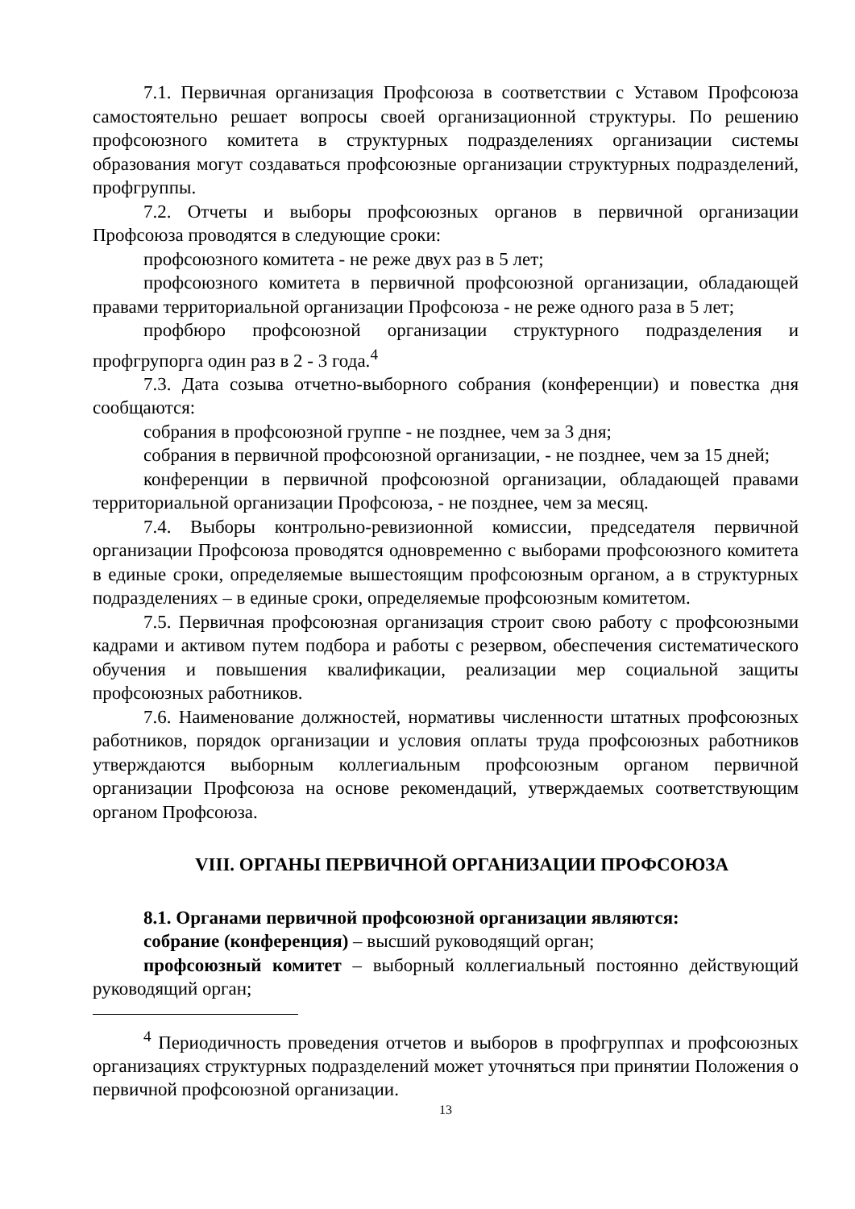7.1. Первичная организация Профсоюза в соответствии с Уставом Профсоюза самостоятельно решает вопросы своей организационной структуры. По решению профсоюзного комитета в структурных подразделениях организации системы образования могут создаваться профсоюзные организации структурных подразделений, профгруппы.
7.2. Отчеты и выборы профсоюзных органов в первичной организации Профсоюза проводятся в следующие сроки:
профсоюзного комитета - не реже двух раз в 5 лет;
профсоюзного комитета в первичной профсоюзной организации, обладающей правами территориальной организации Профсоюза - не реже одного раза в 5 лет;
профбюро профсоюзной организации структурного подразделения и профгрупорга один раз в 2 - 3 года.<sup>4</sup>
7.3. Дата созыва отчетно-выборного собрания (конференции) и повестка дня сообщаются:
собрания в профсоюзной группе - не позднее, чем за 3 дня;
собрания в первичной профсоюзной организации, - не позднее, чем за 15 дней;
конференции в первичной профсоюзной организации, обладающей правами территориальной организации Профсоюза, - не позднее, чем за месяц.
7.4. Выборы контрольно-ревизионной комиссии, председателя первичной организации Профсоюза проводятся одновременно с выборами профсоюзного комитета в единые сроки, определяемые вышестоящим профсоюзным органом, а в структурных подразделениях – в единые сроки, определяемые профсоюзным комитетом.
7.5. Первичная профсоюзная организация строит свою работу с профсоюзными кадрами и активом путем подбора и работы с резервом, обеспечения систематического обучения и повышения квалификации, реализации мер социальной защиты профсоюзных работников.
7.6. Наименование должностей, нормативы численности штатных профсоюзных работников, порядок организации и условия оплаты труда профсоюзных работников утверждаются выборным коллегиальным профсоюзным органом первичной организации Профсоюза на основе рекомендаций, утверждаемых соответствующим органом Профсоюза.
VIII. ОРГАНЫ ПЕРВИЧНОЙ ОРГАНИЗАЦИИ ПРОФСОЮЗА
8.1. Органами первичной профсоюзной организации являются:
собрание (конференция) – высший руководящий орган;
профсоюзный комитет – выборный коллегиальный постоянно действующий руководящий орган;
<sup>4</sup> Периодичность проведения отчетов и выборов в профгруппах и профсоюзных организациях структурных подразделений может уточняться при принятии Положения о первичной профсоюзной организации.
13